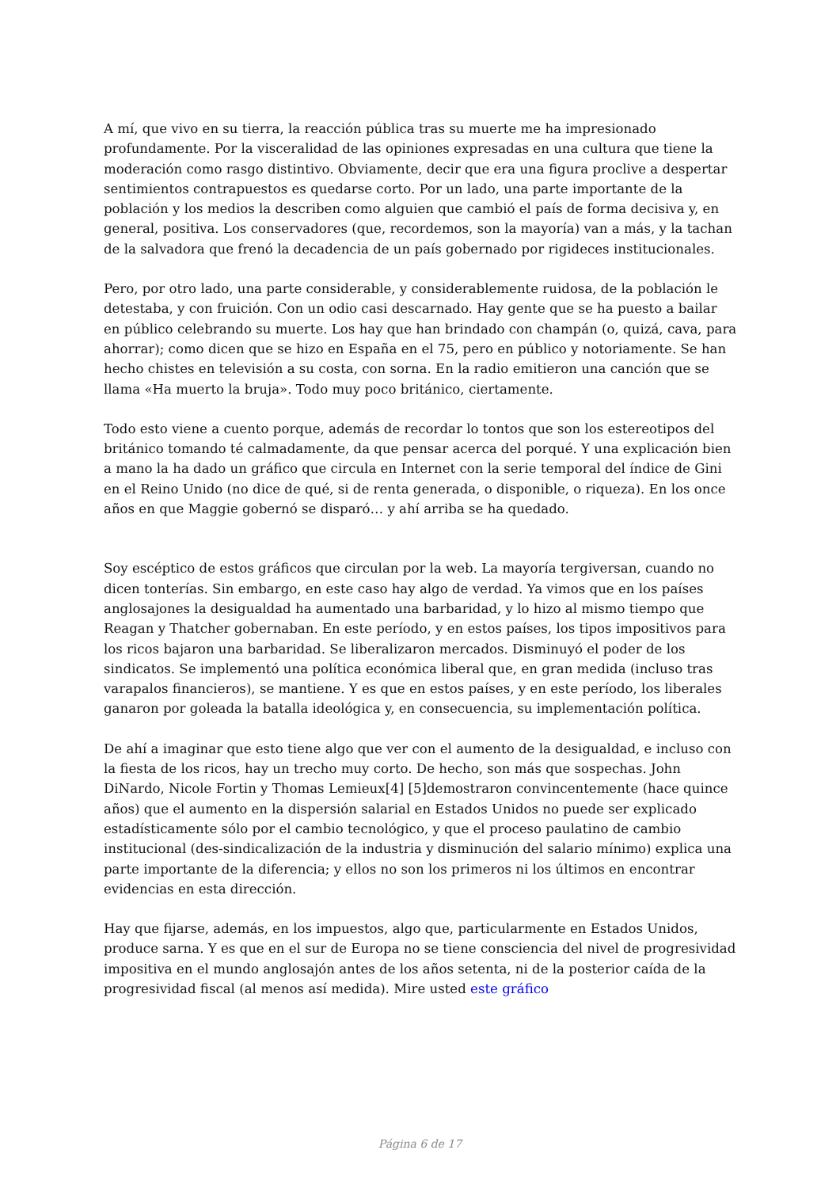A mí, que vivo en su tierra, la reacción pública tras su muerte me ha impresionado profundamente. Por la visceralidad de las opiniones expresadas en una cultura que tiene la moderación como rasgo distintivo. Obviamente, decir que era una figura proclive a despertar sentimientos contrapuestos es quedarse corto. Por un lado, una parte importante de la población y los medios la describen como alguien que cambió el país de forma decisiva y, en general, positiva. Los conservadores (que, recordemos, son la mayoría) van a más, y la tachan de la salvadora que frenó la decadencia de un país gobernado por rigideces institucionales.
Pero, por otro lado, una parte considerable, y considerablemente ruidosa, de la población le detestaba, y con fruición. Con un odio casi descarnado. Hay gente que se ha puesto a bailar en público celebrando su muerte. Los hay que han brindado con champán (o, quizá, cava, para ahorrar); como dicen que se hizo en España en el 75, pero en público y notoriamente. Se han hecho chistes en televisión a su costa, con sorna. En la radio emitieron una canción que se llama «Ha muerto la bruja». Todo muy poco británico, ciertamente.
Todo esto viene a cuento porque, además de recordar lo tontos que son los estereotipos del británico tomando té calmadamente, da que pensar acerca del porqué. Y una explicación bien a mano la ha dado un gráfico que circula en Internet con la serie temporal del índice de Gini en el Reino Unido (no dice de qué, si de renta generada, o disponible, o riqueza). En los once años en que Maggie gobernó se disparó… y ahí arriba se ha quedado.
Soy escéptico de estos gráficos que circulan por la web. La mayoría tergiversan, cuando no dicen tonterías. Sin embargo, en este caso hay algo de verdad. Ya vimos que en los países anglosajones la desigualdad ha aumentado una barbaridad, y lo hizo al mismo tiempo que Reagan y Thatcher gobernaban. En este período, y en estos países, los tipos impositivos para los ricos bajaron una barbaridad. Se liberalizaron mercados. Disminuyó el poder de los sindicatos. Se implementó una política económica liberal que, en gran medida (incluso tras varapalos financieros), se mantiene. Y es que en estos países, y en este período, los liberales ganaron por goleada la batalla ideológica y, en consecuencia, su implementación política.
De ahí a imaginar que esto tiene algo que ver con el aumento de la desigualdad, e incluso con la fiesta de los ricos, hay un trecho muy corto. De hecho, son más que sospechas. John DiNardo, Nicole Fortin y Thomas Lemieux[4] [5]demostraron convincentemente (hace quince años) que el aumento en la dispersión salarial en Estados Unidos no puede ser explicado estadísticamente sólo por el cambio tecnológico, y que el proceso paulatino de cambio institucional (des-sindicalización de la industria y disminución del salario mínimo) explica una parte importante de la diferencia; y ellos no son los primeros ni los últimos en encontrar evidencias en esta dirección.
Hay que fijarse, además, en los impuestos, algo que, particularmente en Estados Unidos, produce sarna. Y es que en el sur de Europa no se tiene consciencia del nivel de progresividad impositiva en el mundo anglosajón antes de los años setenta, ni de la posterior caída de la progresividad fiscal (al menos así medida). Mire usted este gráfico
Página 6 de 17